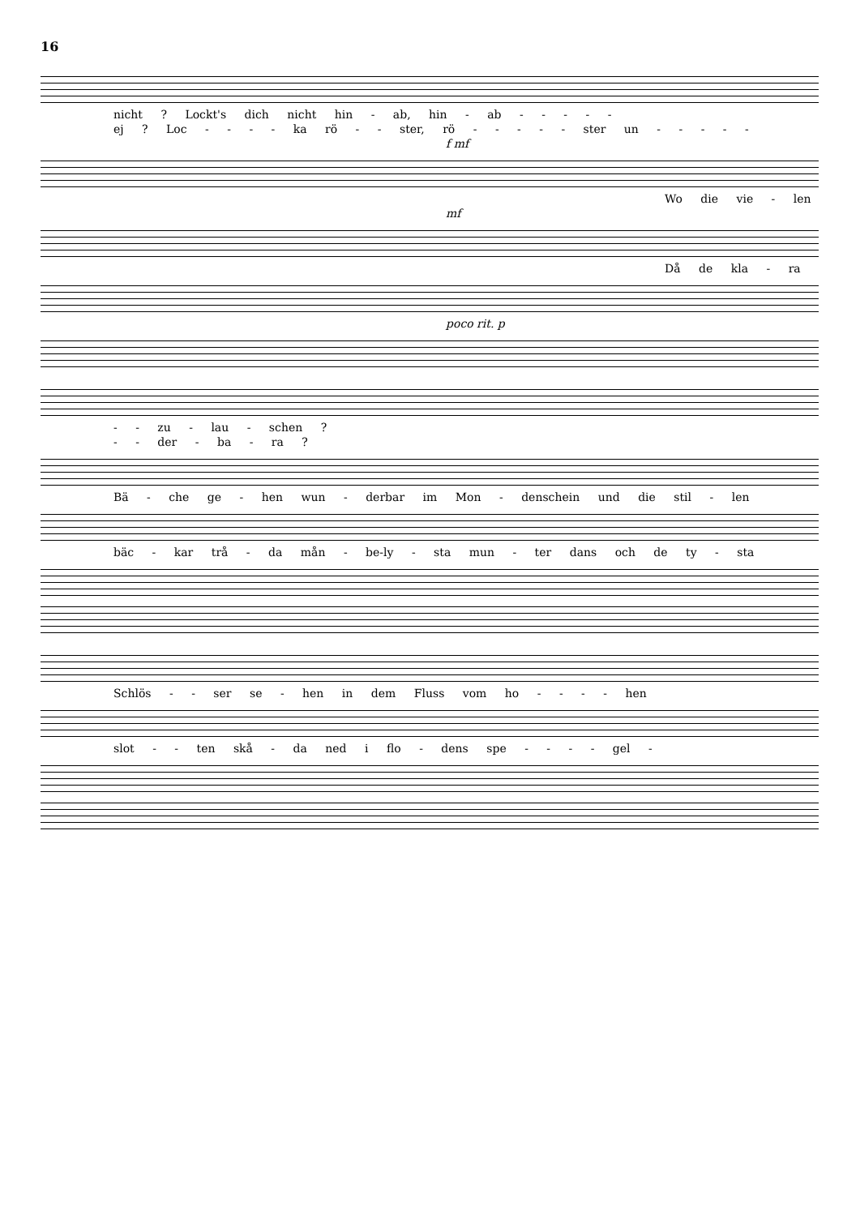16
nicht ? Lockt's dich nicht hin - ab, hin - ab - - - - -
ej ? Loc - - - - ka rö - - ster, rö - - - - - ster un - - - - -
f mf
Wo die vie - len
mf
Då de kla - ra
poco rit. p
- - zu - lau - schen ?
- - der - ba - ra ?
Bä - che ge - hen wun - derbar im Mon - denschein und die stil - len
bäc - kar trå - da mån - be-ly - sta mun - ter dans och de ty - sta
Schlös - - ser se - hen in dem Fluss vom ho - - - - hen
slot - - ten skå - da ned i flo - dens spe - - - - gel -